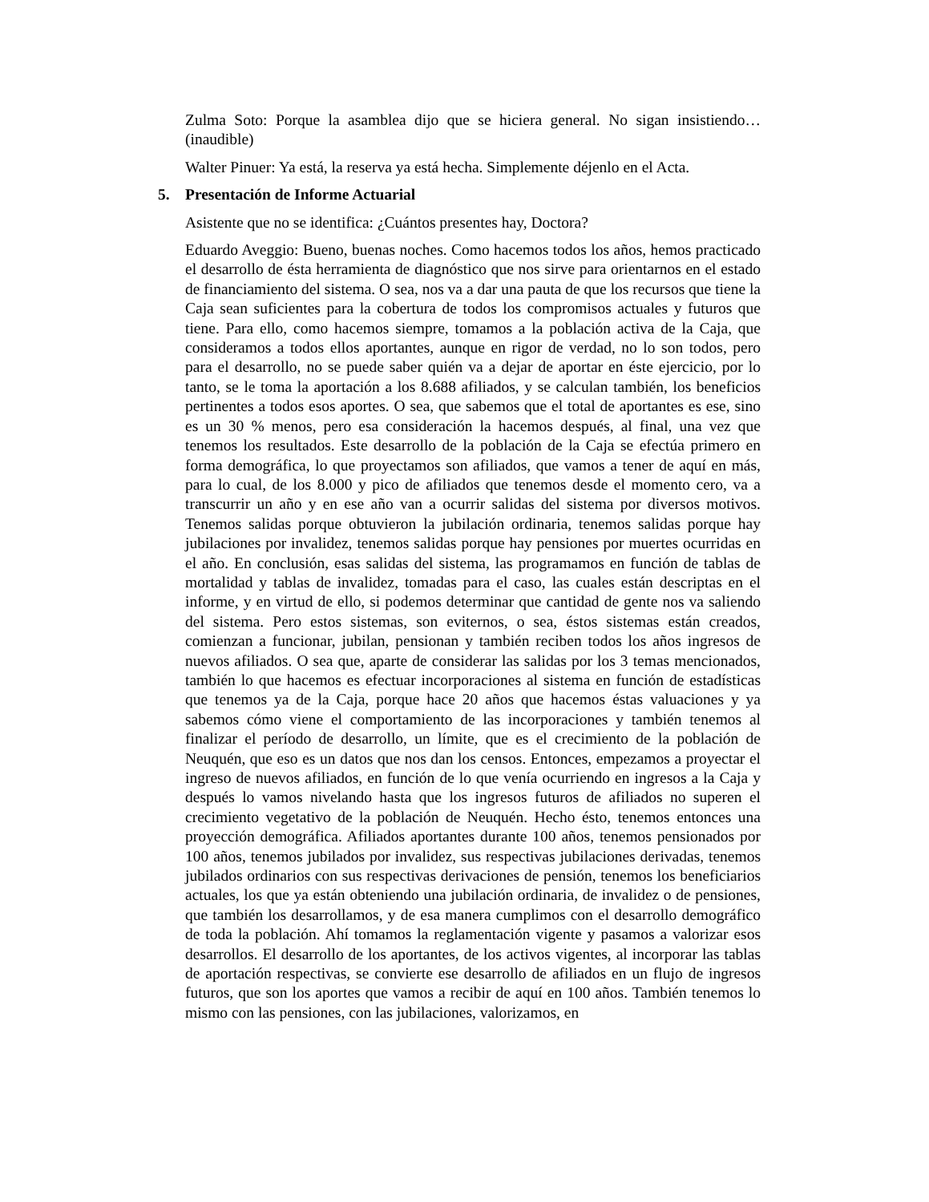Zulma Soto: Porque la asamblea dijo que se hiciera general. No sigan insistiendo… (inaudible)
Walter Pinuer: Ya está, la reserva ya está hecha. Simplemente déjenlo en el Acta.
5. Presentación de Informe Actuarial
Asistente que no se identifica: ¿Cuántos presentes hay, Doctora?
Eduardo Aveggio: Bueno, buenas noches. Como hacemos todos los años, hemos practicado el desarrollo de ésta herramienta de diagnóstico que nos sirve para orientarnos en el estado de financiamiento del sistema. O sea, nos va a dar una pauta de que los recursos que tiene la Caja sean suficientes para la cobertura de todos los compromisos actuales y futuros que tiene. Para ello, como hacemos siempre, tomamos a la población activa de la Caja, que consideramos a todos ellos aportantes, aunque en rigor de verdad, no lo son todos, pero para el desarrollo, no se puede saber quién va a dejar de aportar en éste ejercicio, por lo tanto, se le toma la aportación a los 8.688 afiliados, y se calculan también, los beneficios pertinentes a todos esos aportes. O sea, que sabemos que el total de aportantes es ese, sino es un 30 % menos, pero esa consideración la hacemos después, al final, una vez que tenemos los resultados. Este desarrollo de la población de la Caja se efectúa primero en forma demográfica, lo que proyectamos son afiliados, que vamos a tener de aquí en más, para lo cual, de los 8.000 y pico de afiliados que tenemos desde el momento cero, va a transcurrir un año y en ese año van a ocurrir salidas del sistema por diversos motivos. Tenemos salidas porque obtuvieron la jubilación ordinaria, tenemos salidas porque hay jubilaciones por invalidez, tenemos salidas porque hay pensiones por muertes ocurridas en el año. En conclusión, esas salidas del sistema, las programamos en función de tablas de mortalidad y tablas de invalidez, tomadas para el caso, las cuales están descriptas en el informe, y en virtud de ello, si podemos determinar que cantidad de gente nos va saliendo del sistema. Pero estos sistemas, son eviternos, o sea, éstos sistemas están creados, comienzan a funcionar, jubilan, pensionan y también reciben todos los años ingresos de nuevos afiliados. O sea que, aparte de considerar las salidas por los 3 temas mencionados, también lo que hacemos es efectuar incorporaciones al sistema en función de estadísticas que tenemos ya de la Caja, porque hace 20 años que hacemos éstas valuaciones y ya sabemos cómo viene el comportamiento de las incorporaciones y también tenemos al finalizar el período de desarrollo, un límite, que es el crecimiento de la población de Neuquén, que eso es un datos que nos dan los censos. Entonces, empezamos a proyectar el ingreso de nuevos afiliados, en función de lo que venía ocurriendo en ingresos a la Caja y después lo vamos nivelando hasta que los ingresos futuros de afiliados no superen el crecimiento vegetativo de la población de Neuquén. Hecho ésto, tenemos entonces una proyección demográfica. Afiliados aportantes durante 100 años, tenemos pensionados por 100 años, tenemos jubilados por invalidez, sus respectivas jubilaciones derivadas, tenemos jubilados ordinarios con sus respectivas derivaciones de pensión, tenemos los beneficiarios actuales, los que ya están obteniendo una jubilación ordinaria, de invalidez o de pensiones, que también los desarrollamos, y de esa manera cumplimos con el desarrollo demográfico de toda la población. Ahí tomamos la reglamentación vigente y pasamos a valorizar esos desarrollos. El desarrollo de los aportantes, de los activos vigentes, al incorporar las tablas de aportación respectivas, se convierte ese desarrollo de afiliados en un flujo de ingresos futuros, que son los aportes que vamos a recibir de aquí en 100 años. También tenemos lo mismo con las pensiones, con las jubilaciones, valorizamos, en